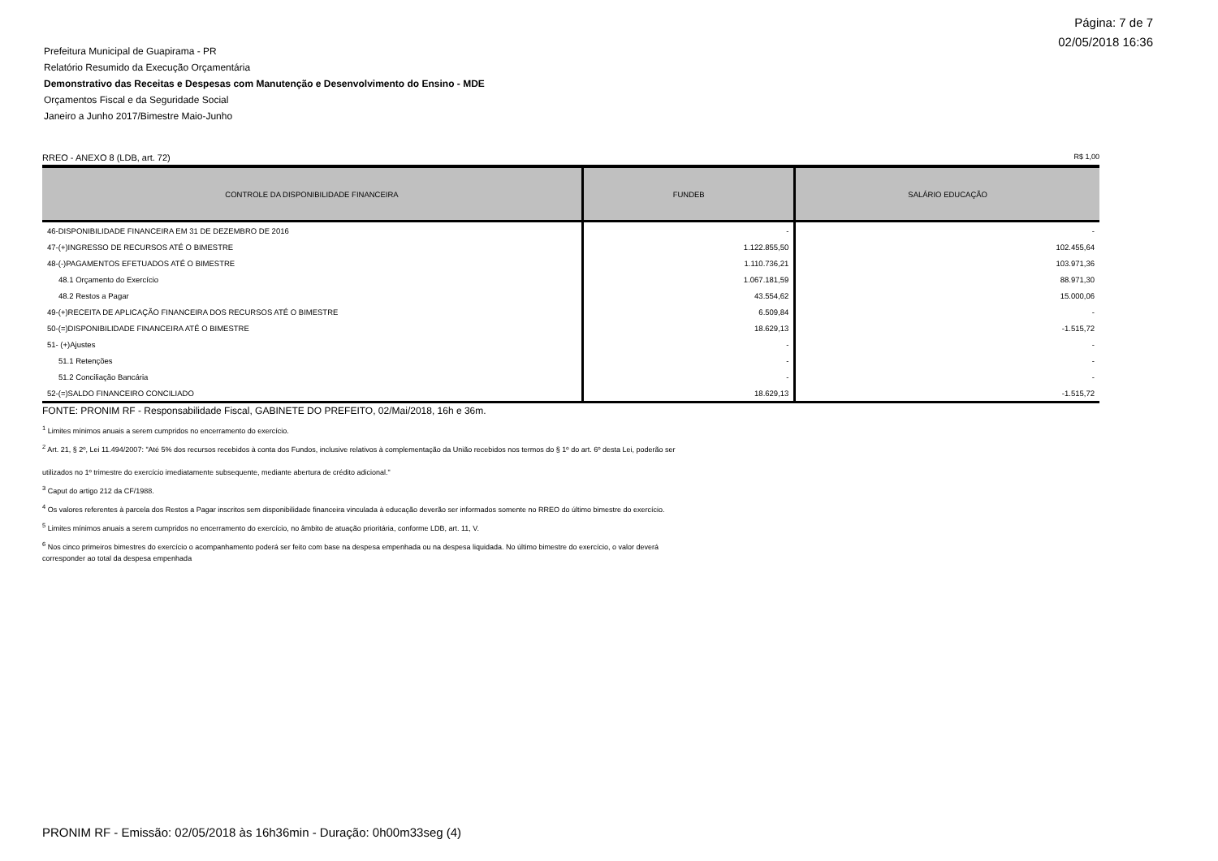Página: 7 de 7
02/05/2018 16:36
Prefeitura Municipal de Guapirama - PR
Relatório Resumido da Execução Orçamentária
Demonstrativo das Receitas e Despesas com Manutenção e Desenvolvimento do Ensino - MDE
Orçamentos Fiscal e da Seguridade Social
Janeiro a Junho 2017/Bimestre Maio-Junho
RREO - ANEXO 8 (LDB, art. 72) R$ 1,00
| CONTROLE DA DISPONIBILIDADE FINANCEIRA | FUNDEB | SALÁRIO EDUCAÇÃO |
| --- | --- | --- |
| 46-DISPONIBILIDADE FINANCEIRA EM 31 DE DEZEMBRO DE 2016 | - | - |
| 47-(+)INGRESSO DE RECURSOS ATÉ O BIMESTRE | 1.122.855,50 | 102.455,64 |
| 48-(-)PAGAMENTOS EFETUADOS ATÉ O BIMESTRE | 1.110.736,21 | 103.971,36 |
| 48.1 Orçamento do Exercício | 1.067.181,59 | 88.971,30 |
| 48.2 Restos a Pagar | 43.554,62 | 15.000,06 |
| 49-(+)RECEITA DE APLICAÇÃO FINANCEIRA DOS RECURSOS ATÉ O BIMESTRE | 6.509,84 | - |
| 50-(=)DISPONIBILIDADE FINANCEIRA ATÉ O BIMESTRE | 18.629,13 | -1.515,72 |
| 51- (+)Ajustes | - | - |
| 51.1 Retenções | - | - |
| 51.2 Conciliação Bancária | - | - |
| 52-(=)SALDO FINANCEIRO CONCILIADO | 18.629,13 | -1.515,72 |
FONTE: PRONIM RF - Responsabilidade Fiscal, GABINETE DO PREFEITO, 02/Mai/2018, 16h e 36m.
<sup>1</sup> Limites mínimos anuais a serem cumpridos no encerramento do exercício.
<sup>2</sup> Art. 21, § 2º, Lei 11.494/2007: "Até 5% dos recursos recebidos à conta dos Fundos, inclusive relativos à complementação da União recebidos nos termos do § 1º do art. 6º desta Lei, poderão ser
utilizados no 1º trimestre do exercício imediatamente subsequente, mediante abertura de crédito adicional."
<sup>3</sup> Caput do artigo 212 da CF/1988.
<sup>4</sup> Os valores referentes à parcela dos Restos a Pagar inscritos sem disponibilidade financeira vinculada à educação deverão ser informados somente no RREO do último bimestre do exercício.
<sup>5</sup> Limites mínimos anuais a serem cumpridos no encerramento do exercício, no âmbito de atuação prioritária, conforme LDB, art. 11, V.
<sup>6</sup> Nos cinco primeiros bimestres do exercício o acompanhamento poderá ser feito com base na despesa empenhada ou na despesa liquidada. No último bimestre do exercício, o valor deverá
corresponder ao total da despesa empenhada
PRONIM RF - Emissão: 02/05/2018 às 16h36min - Duração: 0h00m33seg (4)